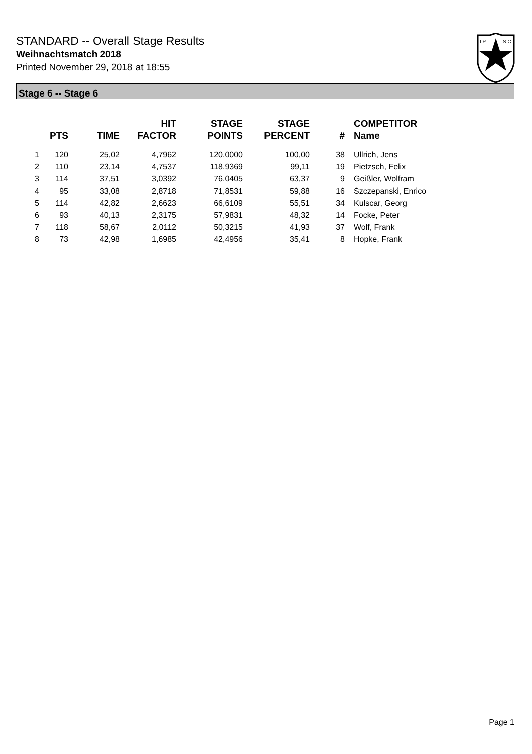STANDARD -- Overall Stage Results
Weihnachtsmatch 2018
Printed November 29, 2018 at 18:55
I.P.
S.C.
Stage 6 -- Stage 6
| | PTS | TIME | HIT FACTOR | STAGE POINTS | STAGE PERCENT | # | COMPETITOR Name |
| --- | --- | --- | --- | --- | --- | --- | --- |
| 1 | 120 | 25,02 | 4,7962 | 120,0000 | 100,00 | 38 | Ullrich, Jens |
| 2 | 110 | 23,14 | 4,7537 | 118,9369 | 99,11 | 19 | Pietzsch, Felix |
| 3 | 114 | 37,51 | 3,0392 | 76,0405 | 63,37 | 9 | Geißler, Wolfram |
| 4 | 95 | 33,08 | 2,8718 | 71,8531 | 59,88 | 16 | Szczepanski, Enrico |
| 5 | 114 | 42,82 | 2,6623 | 66,6109 | 55,51 | 34 | Kulscar, Georg |
| 6 | 93 | 40,13 | 2,3175 | 57,9831 | 48,32 | 14 | Focke, Peter |
| 7 | 118 | 58,67 | 2,0112 | 50,3215 | 41,93 | 37 | Wolf, Frank |
| 8 | 73 | 42,98 | 1,6985 | 42,4956 | 35,41 | 8 | Hopke, Frank |
Page 1